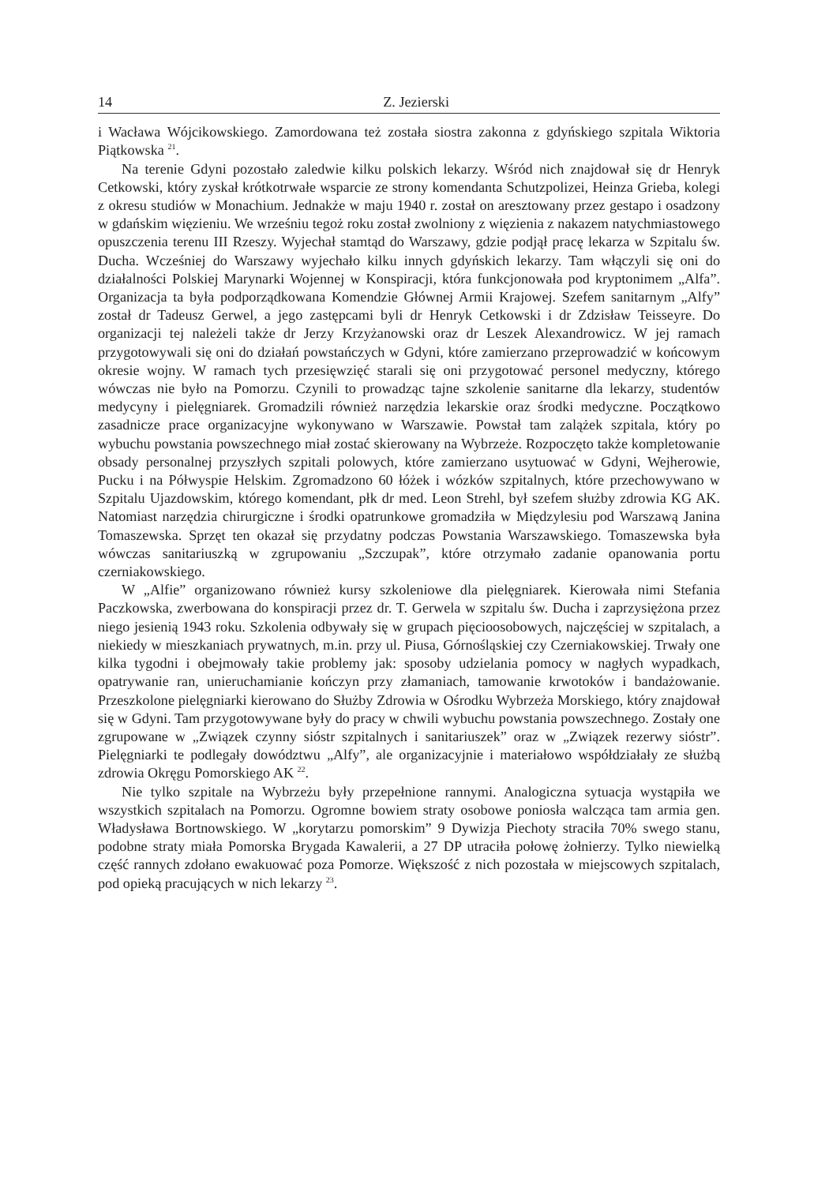14 Z. Jezierski
i Wacława Wójcikowskiego. Zamordowana też została siostra zakonna z gdyńskiego szpitala Wiktoria Piątkowska <sup>21</sup>.
Na terenie Gdyni pozostało zaledwie kilku polskich lekarzy. Wśród nich znajdował się dr Henryk Cetkowski, który zyskał krótkotrwałe wsparcie ze strony komendanta Schutzpolizei, Heinza Grieba, kolegi z okresu studiów w Monachium. Jednakże w maju 1940 r. został on aresztowany przez gestapo i osadzony w gdańskim więzieniu. We wrześniu tegoż roku został zwolniony z więzienia z nakazem natychmiastowego opuszczenia terenu III Rzeszy. Wyjechał stamtąd do Warszawy, gdzie podjął pracę lekarza w Szpitalu św. Ducha. Wcześniej do Warszawy wyjechało kilku innych gdyńskich lekarzy. Tam włączyli się oni do działalności Polskiej Marynarki Wojennej w Konspiracji, która funkcjonowała pod kryptonimem „Alfa”. Organizacja ta była podporządkowana Komendzie Głównej Armii Krajowej. Szefem sanitarnym „Alfy” został dr Tadeusz Gerwel, a jego zastępcami byli dr Henryk Cetkowski i dr Zdzisław Teisseyre. Do organizacji tej należeli także dr Jerzy Krzyżanowski oraz dr Leszek Alexandrowicz. W jej ramach przygotowywali się oni do działań powstańczych w Gdyni, które zamierzano przeprowadzić w końcowym okresie wojny. W ramach tych przesięwzięć starali się oni przygotować personel medyczny, którego wówczas nie było na Pomorzu. Czynili to prowadząc tajne szkolenie sanitarne dla lekarzy, studentów medycyny i pielęgniarek. Gromadzili również narzędzia lekarskie oraz środki medyczne. Początkowo zasadnicze prace organizacyjne wykonywano w Warszawie. Powstał tam zalążek szpitala, który po wybuchu powstania powszechnego miał zostać skierowany na Wybrzeże. Rozpoczęto także kompletowanie obsady personalnej przyszłych szpitali polowych, które zamierzano usytuować w Gdyni, Wejherowie, Pucku i na Półwyspie Helskim. Zgromadzono 60 łóżek i wózków szpitalnych, które przechowywano w Szpitalu Ujazdowskim, którego komendant, płk dr med. Leon Strehl, był szefem służby zdrowia KG AK. Natomiast narzędzia chirurgiczne i środki opatrunkowe gromadziła w Międzylesiu pod Warszawą Janina Tomaszewska. Sprzęt ten okazał się przydatny podczas Powstania Warszawskiego. Tomaszewska była wówczas sanitariuszką w zgrupowaniu „Szczupak”, które otrzymało zadanie opanowania portu czerniakowskiego.
W „Alfie” organizowano również kursy szkoleniowe dla pielęgniarek. Kierowała nimi Stefania Paczkowska, zwerbowana do konspiracji przez dr. T. Gerwela w szpitalu św. Ducha i zaprzysiężona przez niego jesienią 1943 roku. Szkolenia odbywały się w grupach pięcioosobowych, najczęściej w szpitalach, a niekiedy w mieszkaniach prywatnych, m.in. przy ul. Piusa, Górnośląskiej czy Czerniakowskiej. Trwały one kilka tygodni i obejmowały takie problemy jak: sposoby udzielania pomocy w nagłych wypadkach, opatrywanie ran, unieruchamianie kończyn przy złamaniach, tamowanie krwotoków i bandażowanie. Przeszkolone pielęgniarki kierowano do Służby Zdrowia w Ośrodku Wybrzeża Morskiego, który znajdował się w Gdyni. Tam przygotowywane były do pracy w chwili wybuchu powstania powszechnego. Zostały one zgrupowane w „Związek czynny sióstr szpitalnych i sanitariuszek” oraz w „Związek rezerwy sióstr”. Pielęgniarki te podlegały dowództwu „Alfy”, ale organizacyjnie i materiałowo współdziałały ze służbą zdrowia Okręgu Pomorskiego AK <sup>22</sup>.
Nie tylko szpitale na Wybrzeżu były przepełnione rannymi. Analogiczna sytuacja wystąpiła we wszystkich szpitalach na Pomorzu. Ogromne bowiem straty osobowe poniosła walcząca tam armia gen. Władysława Bortnowskiego. W „korytarzu pomorskim” 9 Dywizja Piechoty straciła 70% swego stanu, podobne straty miała Pomorska Brygada Kawalerii, a 27 DP utraciła połowę żołnierzy. Tylko niewielką część rannych zdołano ewakuować poza Pomorze. Większość z nich pozostała w miejscowych szpitalach, pod opieką pracujących w nich lekarzy <sup>23</sup>.